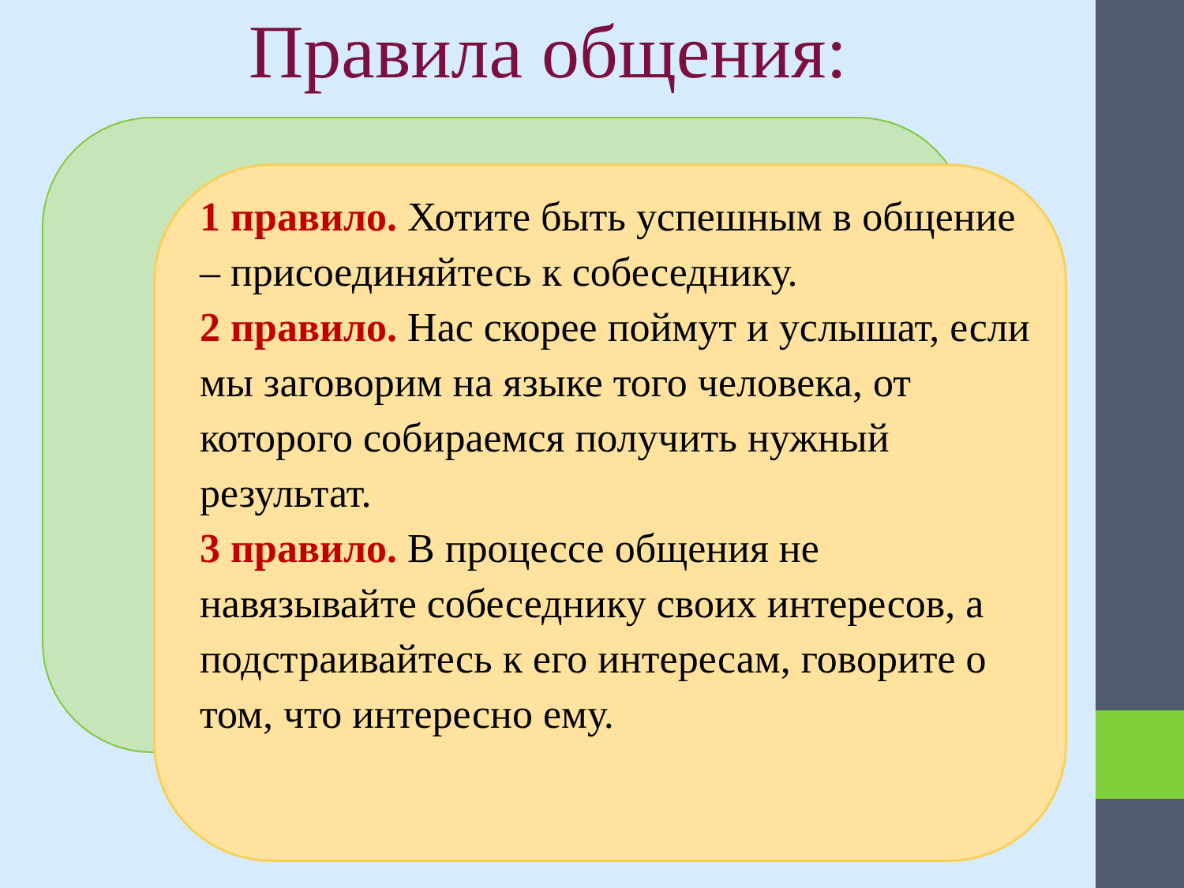Правила общения:
1 правило. Хотите быть успешным в общение – присоединяйтесь к собеседнику.
2 правило. Нас скорее поймут и услышат, если мы заговорим на языке того человека, от которого собираемся получить нужный результат.
3 правило. В процессе общения не навязывайте собеседнику своих интересов, а подстраивайтесь к его интересам, говорите о том, что интересно ему.